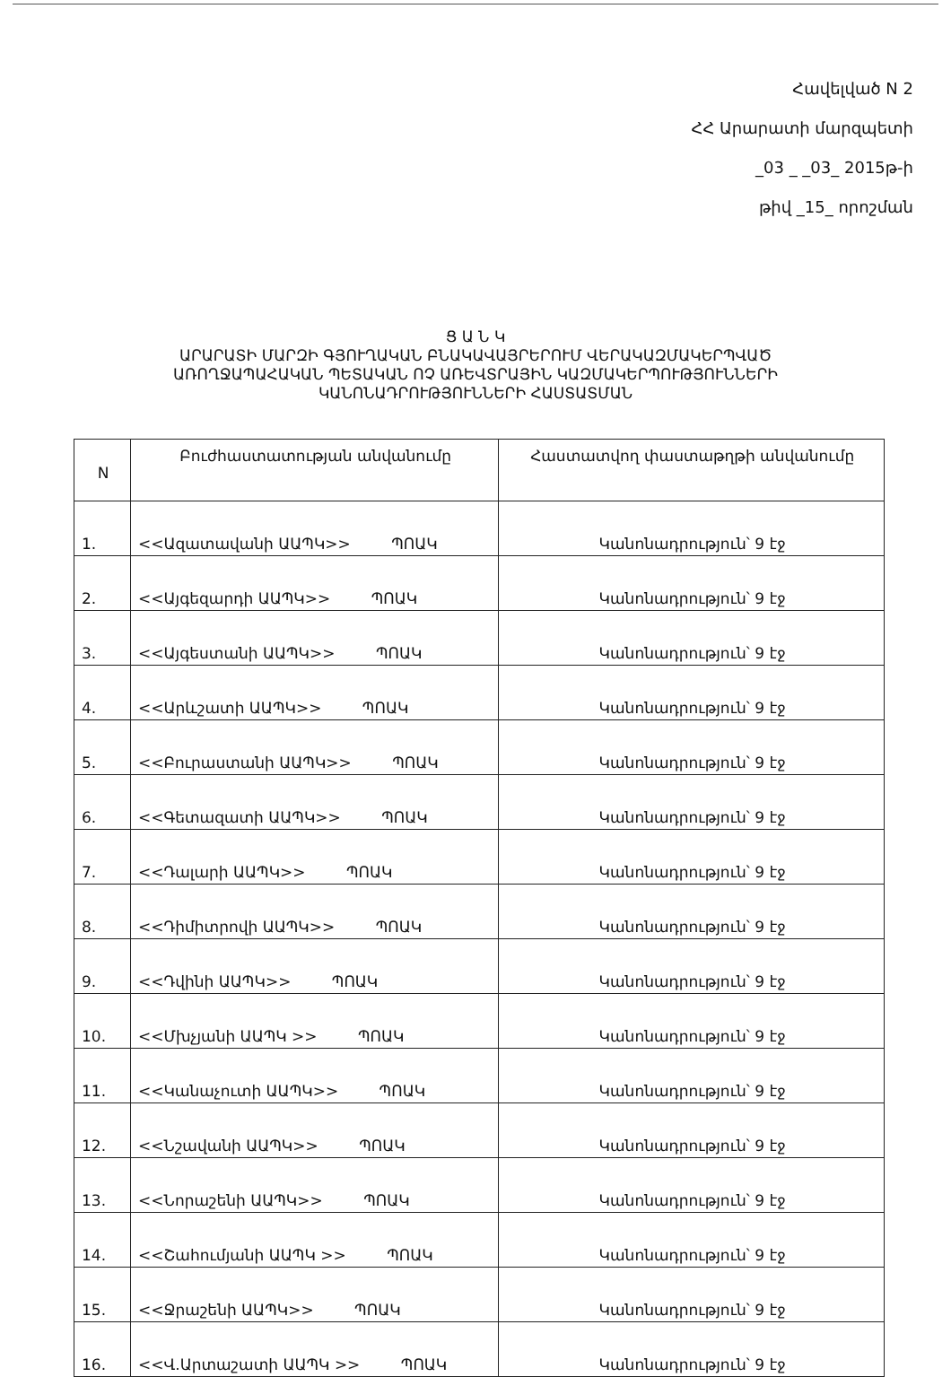Հավելված N 2
ՀՀ Արարատի մարզպետի
_03 _ _03_ 2015թ-ի
թիվ _15_ որոշման
Ց Ա Ն Կ
ԱՐԱՐԱՏԻ ՄԱՐԶԻ ԳՅՈՒՂԱԿԱՆ ԲՆԱԿԱՎԱՅՐԵՐՈՒՄ ՎԵՐԱԿԱԶՄԱԿԵՐՊՎԱԾ
ԱՌՈՂՋԱՊԱՀԱԿԱՆ ՊԵՏԱԿԱՆ ՈՉ ԱՌԵՎՏՐԱՅԻՆ ԿԱԶՄԱԿԵՐՊՈՒԹՅՈՒՆՆԵՐԻ
ԿԱՆՈՆԱԴՐՈՒԹՅՈՒՆՆԵՐԻ ՀԱՍՏԱՏՄԱՆ
| N | Բուժհաստատության անվանումը | Հաստատվող փաստաթղթի անվանումը |
| --- | --- | --- |
| 1. | <<Ազատավանի ԱԱՊԿ>> ՊՈԱԿ | Կանոնադրություն՝ 9 էջ |
| 2. | <<Այգեզարդի ԱԱՊԿ>> ՊՈԱԿ | Կանոնադրություն՝ 9 էջ |
| 3. | <<Այգեստանի ԱԱՊԿ>> ՊՈԱԿ | Կանոնադրություն՝ 9 էջ |
| 4. | <<Արևշատի ԱԱՊԿ>> ՊՈԱԿ | Կանոնադրություն՝ 9 էջ |
| 5. | <<Բուրաստանի ԱԱՊԿ>> ՊՈԱԿ | Կանոնադրություն՝ 9 էջ |
| 6. | <<Գետազատի ԱԱՊԿ>> ՊՈԱԿ | Կանոնադրություն՝ 9 էջ |
| 7. | <<Դալարի ԱԱՊԿ>> ՊՈԱԿ | Կանոնադրություն՝ 9 էջ |
| 8. | <<Դիմիտրովի ԱԱՊԿ>> ՊՈԱԿ | Կանոնադրություն՝ 9 էջ |
| 9. | <<Դվինի ԱԱՊԿ>> ՊՈԱԿ | Կանոնադրություն՝ 9 էջ |
| 10. | <<Մխչյանի ԱԱՊԿ >> ՊՈԱԿ | Կանոնադրություն՝ 9 էջ |
| 11. | <<Կանաչուտի ԱԱՊԿ>> ՊՈԱԿ | Կանոնադրություն՝ 9 էջ |
| 12. | <<Նշավանի ԱԱՊԿ>> ՊՈԱԿ | Կանոնադրություն՝ 9 էջ |
| 13. | <<Նորաշենի ԱԱՊԿ>> ՊՈԱԿ | Կանոնադրություն՝ 9 էջ |
| 14. | <<Շահումյանի ԱԱՊԿ >> ՊՈԱԿ | Կանոնադրություն՝ 9 էջ |
| 15. | <<Ջրաշենի ԱԱՊԿ>> ՊՈԱԿ | Կանոնադրություն՝ 9 էջ |
| 16. | <<Վ.Արտաշատի ԱԱՊԿ >> ՊՈԱԿ | Կանոնադրություն՝ 9 էջ |